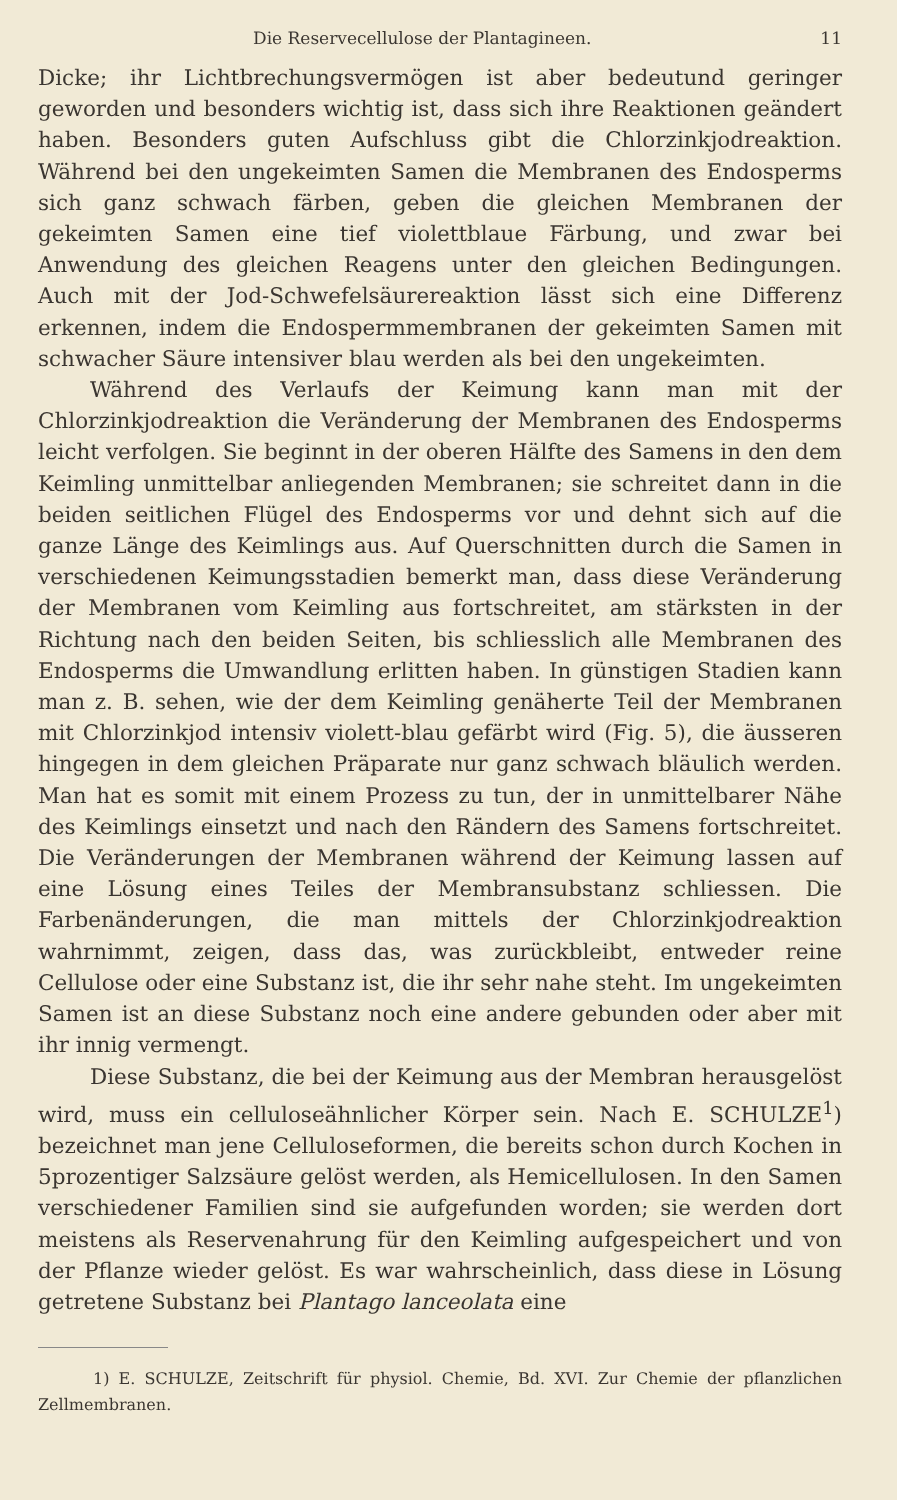Die Reservecellulose der Plantagineen. 11
Dicke; ihr Lichtbrechungsvermögen ist aber bedeutund geringer geworden und besonders wichtig ist, dass sich ihre Reaktionen geändert haben. Besonders guten Aufschluss gibt die Chlorzinkjodreaktion. Während bei den ungekeimten Samen die Membranen des Endosperms sich ganz schwach färben, geben die gleichen Membranen der gekeimten Samen eine tief violettblaue Färbung, und zwar bei Anwendung des gleichen Reagens unter den gleichen Bedingungen. Auch mit der Jod-Schwefelsäurereaktion lässt sich eine Differenz erkennen, indem die Endospermmembranen der gekeimten Samen mit schwacher Säure intensiver blau werden als bei den ungekeimten.
Während des Verlaufs der Keimung kann man mit der Chlorzinkjodreaktion die Veränderung der Membranen des Endosperms leicht verfolgen. Sie beginnt in der oberen Hälfte des Samens in den dem Keimling unmittelbar anliegenden Membranen; sie schreitet dann in die beiden seitlichen Flügel des Endosperms vor und dehnt sich auf die ganze Länge des Keimlings aus. Auf Querschnitten durch die Samen in verschiedenen Keimungsstadien bemerkt man, dass diese Veränderung der Membranen vom Keimling aus fortschreitet, am stärksten in der Richtung nach den beiden Seiten, bis schliesslich alle Membranen des Endosperms die Umwandlung erlitten haben. In günstigen Stadien kann man z. B. sehen, wie der dem Keimling genäherte Teil der Membranen mit Chlorzinkjod intensiv violett-blau gefärbt wird (Fig. 5), die äusseren hingegen in dem gleichen Präparate nur ganz schwach bläulich werden. Man hat es somit mit einem Prozess zu tun, der in unmittelbarer Nähe des Keimlings einsetzt und nach den Rändern des Samens fortschreitet. Die Veränderungen der Membranen während der Keimung lassen auf eine Lösung eines Teiles der Membransubstanz schliessen. Die Farbenänderungen, die man mittels der Chlorzinkjodreaktion wahrnimmt, zeigen, dass das, was zurückbleibt, entweder reine Cellulose oder eine Substanz ist, die ihr sehr nahe steht. Im ungekeimten Samen ist an diese Substanz noch eine andere gebunden oder aber mit ihr innig vermengt.
Diese Substanz, die bei der Keimung aus der Membran herausgelöst wird, muss ein celluloseähnlicher Körper sein. Nach E. SCHULZE<sup>1</sup>) bezeichnet man jene Celluloseformen, die bereits schon durch Kochen in 5prozentiger Salzsäure gelöst werden, als Hemicellulosen. In den Samen verschiedener Familien sind sie aufgefunden worden; sie werden dort meistens als Reservenahrung für den Keimling aufgespeichert und von der Pflanze wieder gelöst. Es war wahrscheinlich, dass diese in Lösung getretene Substanz bei Plantago lanceolata eine
1) E. SCHULZE, Zeitschrift für physiol. Chemie, Bd. XVI. Zur Chemie der pflanzlichen Zellmembranen.